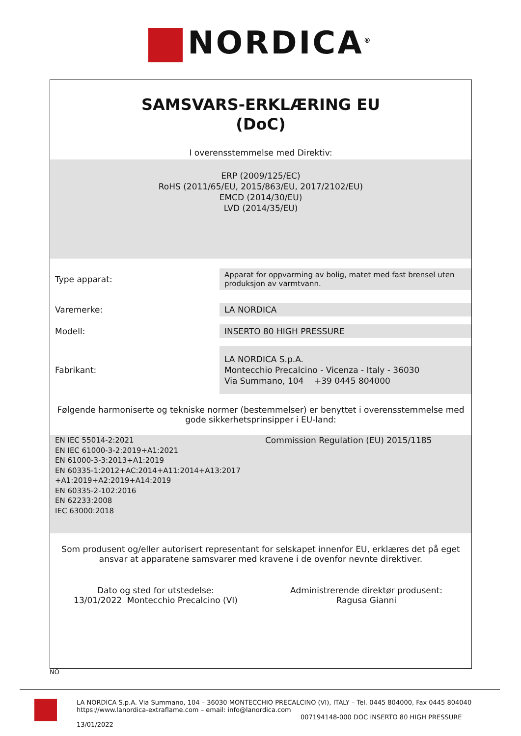NORDICA<sup>®</sup>
SAMSVARS-ERKLÆRING EU
(DoC)
I overensstemmelse med Direktiv:
ERP (2009/125/EC)
RoHS (2011/65/EU, 2015/863/EU, 2017/2102/EU)
EMCD (2014/30/EU)
LVD (2014/35/EU)
| Type apparat: | Apparat for oppvarming av bolig, matet med fast brensel uten produksjon av varmtvann. |
| Varemerke: | LA NORDICA |
| Modell: | INSERTO 80 HIGH PRESSURE |
| Fabrikant: | LA NORDICA S.p.A. Montecchio Precalcino - Vicenza - Italy - 36030 Via Summano, 104 +39 0445 804000 |
Følgende harmoniserte og tekniske normer (bestemmelser) er benyttet i overensstemmelse med gode sikkerhetsprinsipper i EU-land:
EN IEC 55014-2:2021
EN IEC 61000-3-2:2019+A1:2021
EN 61000-3-3:2013+A1:2019
EN 60335-1:2012+AC:2014+A11:2014+A13:2017 +A1:2019+A2:2019+A14:2019
EN 60335-2-102:2016
EN 62233:2008
IEC 63000:2018
Commission Regulation (EU) 2015/1185
Som produsent og/eller autorisert representant for selskapet innenfor EU, erklæres det på eget ansvar at apparatene samsvarer med kravene i de ovenfor nevnte direktiver.
Dato og sted for utstedelse:
13/01/2022 Montecchio Precalcino (VI)
Administrerende direktør produsent:
Ragusa Gianni
NO
LA NORDICA S.p.A. Via Summano, 104 – 36030 MONTECCHIO PRECALCINO (VI), ITALY – Tel. 0445 804000, Fax 0445 804040
https://www.lanordica-extraflame.com – email: info@lanordica.com
007194148-000 DOC INSERTO 80 HIGH PRESSURE 13/01/2022